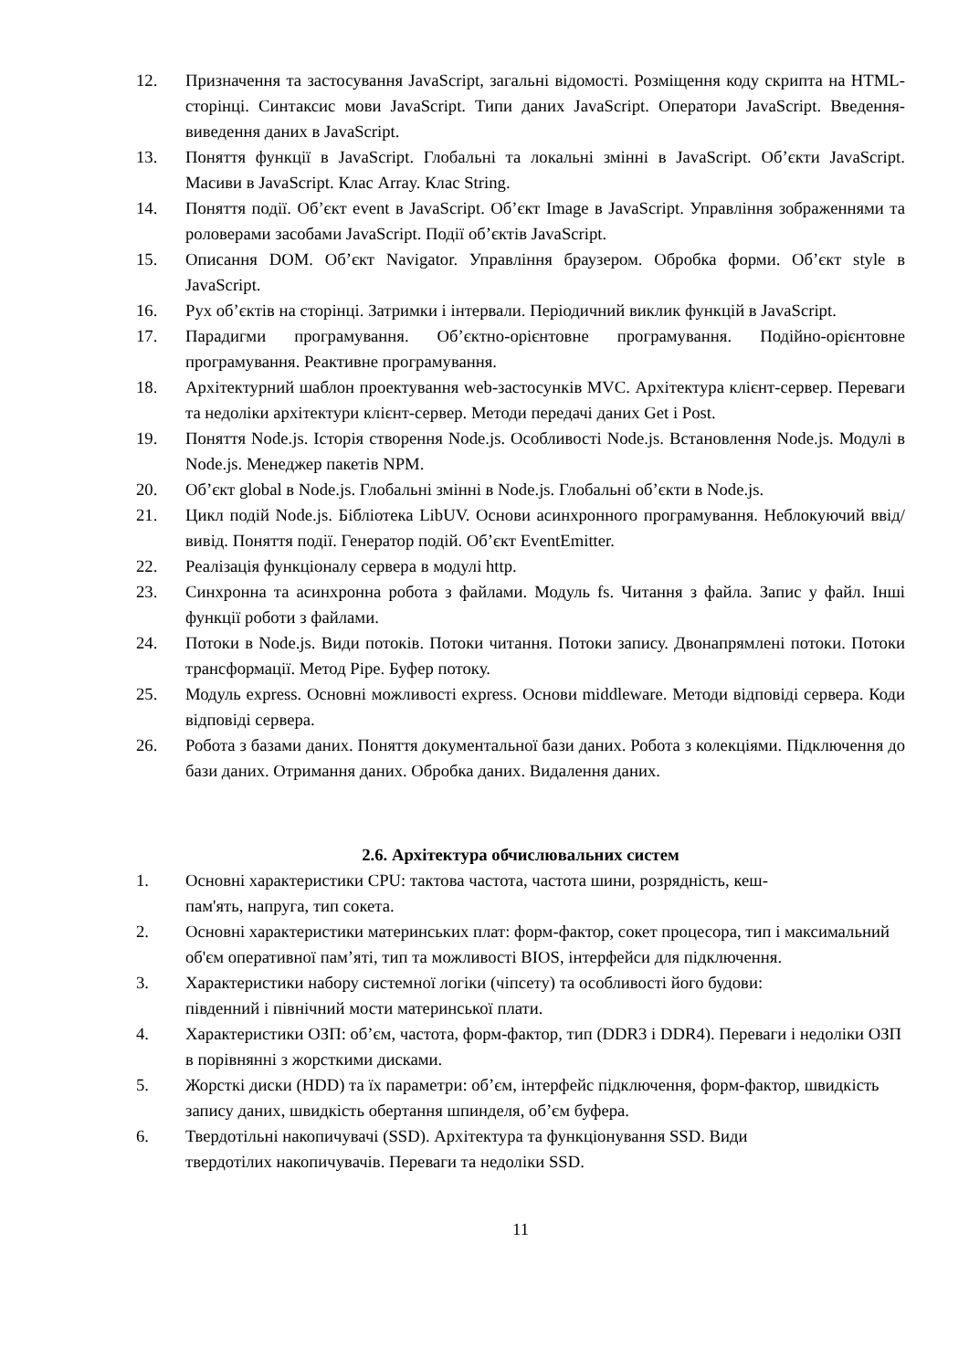12. Призначення та застосування JavaScript, загальні відомості. Розміщення коду скрипта на HTML-сторінці. Синтаксис мови JavaScript. Типи даних JavaScript. Оператори JavaScript. Введення-виведення даних в JavaScript.
13. Поняття функції в JavaScript. Глобальні та локальні змінні в JavaScript. Об’єкти JavaScript. Масиви в JavaScript. Клас Array. Клас String.
14. Поняття події. Об’єкт event в JavaScript. Об’єкт Image в JavaScript. Управління зображеннями та роловерами засобами JavaScript. Події об’єктів JavaScript.
15. Описання DOM. Об’єкт Navigator. Управління браузером. Обробка форми. Об’єкт style в JavaScript.
16. Рух об’єктів на сторінці. Затримки і інтервали. Періодичний виклик функцій в JavaScript.
17. Парадигми програмування. Об’єктно-орієнтовне програмування. Подійно-орієнтовне програмування. Реактивне програмування.
18. Архітектурний шаблон проектування web-застосунків MVC. Архітектура клієнт-сервер. Переваги та недоліки архітектури клієнт-сервер. Методи передачі даних Get і Post.
19. Поняття Node.js. Історія створення Node.js. Особливості Node.js. Встановлення Node.js. Модулі в Node.js. Менеджер пакетів NPM.
20. Об’єкт global в Node.js. Глобальні змінні в Node.js. Глобальні об’єкти в Node.js.
21. Цикл подій Node.js. Бібліотека LibUV. Основи асинхронного програмування. Неблокуючий ввід/вивід. Поняття події. Генератор подій. Об’єкт EventEmitter.
22. Реалізація функціоналу сервера в модулі http.
23. Синхронна та асинхронна робота з файлами. Модуль fs. Читання з файла. Запис у файл. Інші функції роботи з файлами.
24. Потоки в Node.js. Види потоків. Потоки читання. Потоки запису. Двонапрямлені потоки. Потоки трансформації. Метод Pipe. Буфер потоку.
25. Модуль express. Основні можливості express. Основи middleware. Методи відповіді сервера. Коди відповіді сервера.
26. Робота з базами даних. Поняття документальної бази даних. Робота з колекціями. Підключення до бази даних. Отримання даних. Обробка даних. Видалення даних.
2.6. Архітектура обчислювальних систем
1. Основні характеристики CPU: тактова частота, частота шини, розрядність, кеш-
пам'ять, напруга, тип сокета.
2. Основні характеристики материнських плат: форм-фактор, сокет процесора, тип і максимальний об'єм оперативної пам’яті, тип та можливості BIOS, інтерфейси для підключення.
3. Характеристики набору системної логіки (чіпсету) та особливості його будови:
південний і північний мости материнської плати.
4. Характеристики ОЗП: об’єм, частота, форм-фактор, тип (DDR3 і DDR4). Переваги і недоліки ОЗП в порівнянні з жорсткими дисками.
5. Жорсткі диски (HDD) та їх параметри: об’єм, інтерфейс підключення, форм-фактор, швидкість запису даних, швидкість обертання шпинделя, об’єм буфера.
6. Твердотільні накопичувачі (SSD). Архітектура та функціонування SSD. Види
твердотілих накопичувачів. Переваги та недоліки SSD.
11